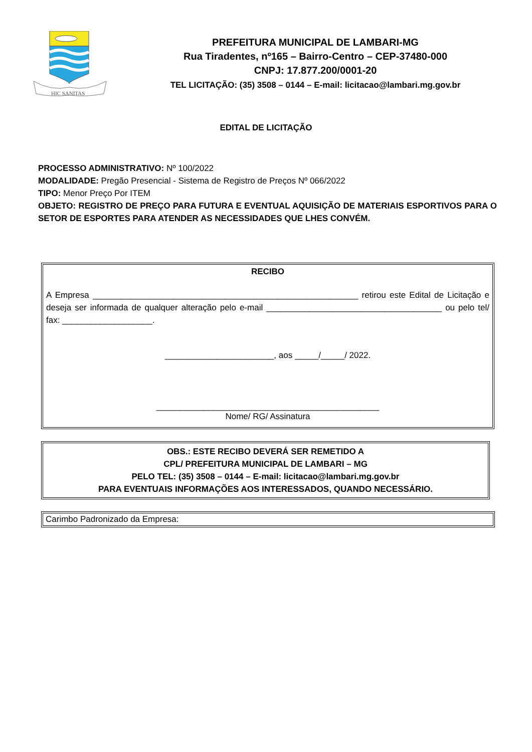HIC SANITAS
PREFEITURA MUNICIPAL DE LAMBARI-MG
Rua Tiradentes, nº165 – Bairro-Centro – CEP-37480-000
CNPJ: 17.877.200/0001-20
TEL LICITAÇÃO: (35) 3508 – 0144 – E-mail: licitacao@lambari.mg.gov.br
EDITAL DE LICITAÇÃO
PROCESSO ADMINISTRATIVO: Nº 100/2022
MODALIDADE: Pregão Presencial - Sistema de Registro de Preços Nº 066/2022
TIPO: Menor Preço Por ITEM
OBJETO: REGISTRO DE PREÇO PARA FUTURA E EVENTUAL AQUISIÇÃO DE MATERIAIS ESPORTIVOS PARA O SETOR DE ESPORTES PARA ATENDER AS NECESSIDADES QUE LHES CONVÉM.
RECIBO
A Empresa ________________________________________________________ retirou este Edital de Licitação e deseja ser informada de qualquer alteração pelo e-mail _____________________________________ ou pelo tel/ fax: ___________________.
_______________________, aos _____/_____/ 2022.
_______________________________________________
Nome/ RG/ Assinatura
OBS.: ESTE RECIBO DEVERÁ SER REMETIDO A
CPL/ PREFEITURA MUNICIPAL DE LAMBARI – MG
PELO TEL: (35) 3508 – 0144 – E-mail: licitacao@lambari.mg.gov.br
PARA EVENTUAIS INFORMAÇÕES AOS INTERESSADOS, QUANDO NECESSÁRIO.
Carimbo Padronizado da Empresa: